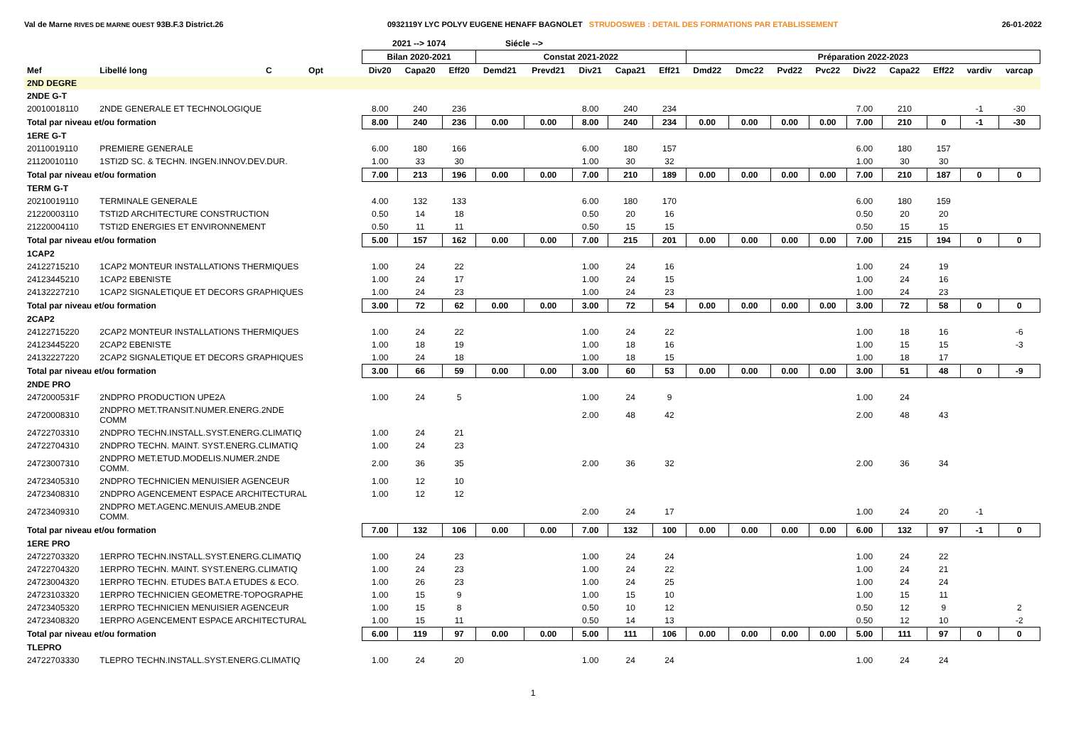Val de Marne RIVES DE MARNE OUEST 93B.F.3 District.26 0932119Y LYC POLYV EUGENE HENAFF BAGNOLET STRUDOSWEB : DETAIL DES FORMATIONS PAR ETABLISSEMENT 26-01-2022
| | | | | | 2021 --> 1074 | | | Siécle --> | | | | | | | | | | | | | |
| --- | --- | --- | --- | --- | --- | --- | --- | --- | --- | --- | --- | --- | --- | --- | --- | --- | --- | --- | --- | --- | --- |
| | | | | | Bilan 2020-2021 | | | Constat 2021-2022 | | | | | Préparation 2022-2023 | | | | | | | | |
| Mef | Libellé long | C | Opt | | Div20 | Capa20 | Eff20 | Demd21 | Prevd21 | Div21 | Capa21 | Eff21 | Dmd22 | Dmc22 | Pvd22 | Pvc22 | Div22 | Capa22 | Eff22 | vardiv | varcap |
| 2ND DEGRE | | | | | | | | | | | | | | | | | | | | | |
| 2NDE G-T | | | | | | | | | | | | | | | | | | | | | |
| 20010018110 | 2NDE GENERALE ET TECHNOLOGIQUE | | | | 8.00 | 240 | 236 | | | 8.00 | 240 | 234 | | | | | 7.00 | 210 | | -1 | -30 |
| Total par niveau et/ou formation | | | | | 8.00 | 240 | 236 | 0.00 | 0.00 | 8.00 | 240 | 234 | 0.00 | 0.00 | 0.00 | 0.00 | 7.00 | 210 | 0 | -1 | -30 |
| 1ERE G-T | | | | | | | | | | | | | | | | | | | | | |
| 20110019110 | PREMIERE GENERALE | | | | 6.00 | 180 | 166 | | | 6.00 | 180 | 157 | | | | | 6.00 | 180 | 157 | | |
| 21120010110 | 1STI2D SC. & TECHN. INGEN.INNOV.DEV.DUR. | | | | 1.00 | 33 | 30 | | | 1.00 | 30 | 32 | | | | | 1.00 | 30 | 30 | | |
| Total par niveau et/ou formation | | | | | 7.00 | 213 | 196 | 0.00 | 0.00 | 7.00 | 210 | 189 | 0.00 | 0.00 | 0.00 | 0.00 | 7.00 | 210 | 187 | 0 | 0 |
| TERM G-T | | | | | | | | | | | | | | | | | | | | | |
| 20210019110 | TERMINALE GENERALE | | | | 4.00 | 132 | 133 | | | 6.00 | 180 | 170 | | | | | 6.00 | 180 | 159 | | |
| 21220003110 | TSTI2D ARCHITECTURE CONSTRUCTION | | | | 0.50 | 14 | 18 | | | 0.50 | 20 | 16 | | | | | 0.50 | 20 | 20 | | |
| 21220004110 | TSTI2D ENERGIES ET ENVIRONNEMENT | | | | 0.50 | 11 | 11 | | | 0.50 | 15 | 15 | | | | | 0.50 | 15 | 15 | | |
| Total par niveau et/ou formation | | | | | 5.00 | 157 | 162 | 0.00 | 0.00 | 7.00 | 215 | 201 | 0.00 | 0.00 | 0.00 | 0.00 | 7.00 | 215 | 194 | 0 | 0 |
| 1CAP2 | | | | | | | | | | | | | | | | | | | | | |
| 24122715210 | 1CAP2 MONTEUR INSTALLATIONS THERMIQUES | | | | 1.00 | 24 | 22 | | | 1.00 | 24 | 16 | | | | | 1.00 | 24 | 19 | | |
| 24123445210 | 1CAP2 EBENISTE | | | | 1.00 | 24 | 17 | | | 1.00 | 24 | 15 | | | | | 1.00 | 24 | 16 | | |
| 24132227210 | 1CAP2 SIGNALETIQUE ET DECORS GRAPHIQUES | | | | 1.00 | 24 | 23 | | | 1.00 | 24 | 23 | | | | | 1.00 | 24 | 23 | | |
| Total par niveau et/ou formation | | | | | 3.00 | 72 | 62 | 0.00 | 0.00 | 3.00 | 72 | 54 | 0.00 | 0.00 | 0.00 | 0.00 | 3.00 | 72 | 58 | 0 | 0 |
| 2CAP2 | | | | | | | | | | | | | | | | | | | | | |
| 24122715220 | 2CAP2 MONTEUR INSTALLATIONS THERMIQUES | | | | 1.00 | 24 | 22 | | | 1.00 | 24 | 22 | | | | | 1.00 | 18 | 16 | | -6 |
| 24123445220 | 2CAP2 EBENISTE | | | | 1.00 | 18 | 19 | | | 1.00 | 18 | 16 | | | | | 1.00 | 15 | 15 | | -3 |
| 24132227220 | 2CAP2 SIGNALETIQUE ET DECORS GRAPHIQUES | | | | 1.00 | 24 | 18 | | | 1.00 | 18 | 15 | | | | | 1.00 | 18 | 17 | | |
| Total par niveau et/ou formation | | | | | 3.00 | 66 | 59 | 0.00 | 0.00 | 3.00 | 60 | 53 | 0.00 | 0.00 | 0.00 | 0.00 | 3.00 | 51 | 48 | 0 | -9 |
| 2NDE PRO | | | | | | | | | | | | | | | | | | | | | |
| 2472000531F | 2NDPRO PRODUCTION UPE2A | | | | 1.00 | 24 | 5 | | | 1.00 | 24 | 9 | | | | | 1.00 | 24 | | | |
| 24720008310 | 2NDPRO MET.TRANSIT.NUMER.ENERG.2NDE COMM | | | | | | | | | 2.00 | 48 | 42 | | | | | 2.00 | 48 | 43 | | |
| 24722703310 | 2NDPRO TECHN.INSTALL.SYST.ENERG.CLIMATIQ | | | | 1.00 | 24 | 21 | | | | | | | | | | | | | | |
| 24722704310 | 2NDPRO TECHN. MAINT. SYST.ENERG.CLIMATIQ | | | | 1.00 | 24 | 23 | | | | | | | | | | | | | | |
| 24723007310 | 2NDPRO MET.ETUD.MODELIS.NUMER.2NDE COMM. | | | | 2.00 | 36 | 35 | | | 2.00 | 36 | 32 | | | | | 2.00 | 36 | 34 | | |
| 24723405310 | 2NDPRO TECHNICIEN MENUISIER AGENCEUR | | | | 1.00 | 12 | 10 | | | | | | | | | | | | | | |
| 24723408310 | 2NDPRO AGENCEMENT ESPACE ARCHITECTURAL | | | | 1.00 | 12 | 12 | | | | | | | | | | | | | | |
| 24723409310 | 2NDPRO MET.AGENC.MENUIS.AMEUB.2NDE COMM. | | | | | | | | | 2.00 | 24 | 17 | | | | | 1.00 | 24 | 20 | -1 | |
| Total par niveau et/ou formation | | | | | 7.00 | 132 | 106 | 0.00 | 0.00 | 7.00 | 132 | 100 | 0.00 | 0.00 | 0.00 | 0.00 | 6.00 | 132 | 97 | -1 | 0 |
| 1ERE PRO | | | | | | | | | | | | | | | | | | | | | |
| 24722703320 | 1ERPRO TECHN.INSTALL.SYST.ENERG.CLIMATIQ | | | | 1.00 | 24 | 23 | | | 1.00 | 24 | 24 | | | | | 1.00 | 24 | 22 | | |
| 24722704320 | 1ERPRO TECHN. MAINT. SYST.ENERG.CLIMATIQ | | | | 1.00 | 24 | 23 | | | 1.00 | 24 | 22 | | | | | 1.00 | 24 | 21 | | |
| 24723004320 | 1ERPRO TECHN. ETUDES BAT.A ETUDES & ECO. | | | | 1.00 | 26 | 23 | | | 1.00 | 24 | 25 | | | | | 1.00 | 24 | 24 | | |
| 24723103320 | 1ERPRO TECHNICIEN GEOMETRE-TOPOGRAPHE | | | | 1.00 | 15 | 9 | | | 1.00 | 15 | 10 | | | | | 1.00 | 15 | 11 | | |
| 24723405320 | 1ERPRO TECHNICIEN MENUISIER AGENCEUR | | | | 1.00 | 15 | 8 | | | 0.50 | 10 | 12 | | | | | 0.50 | 12 | 9 | | 2 |
| 24723408320 | 1ERPRO AGENCEMENT ESPACE ARCHITECTURAL | | | | 1.00 | 15 | 11 | | | 0.50 | 14 | 13 | | | | | 0.50 | 12 | 10 | | -2 |
| Total par niveau et/ou formation | | | | | 6.00 | 119 | 97 | 0.00 | 0.00 | 5.00 | 111 | 106 | 0.00 | 0.00 | 0.00 | 0.00 | 5.00 | 111 | 97 | 0 | 0 |
| TLEPRO | | | | | | | | | | | | | | | | | | | | | |
| 24722703330 | TLEPRO TECHN.INSTALL.SYST.ENERG.CLIMATIQ | | | | 1.00 | 24 | 20 | | | 1.00 | 24 | 24 | | | | | 1.00 | 24 | 24 | | |
1